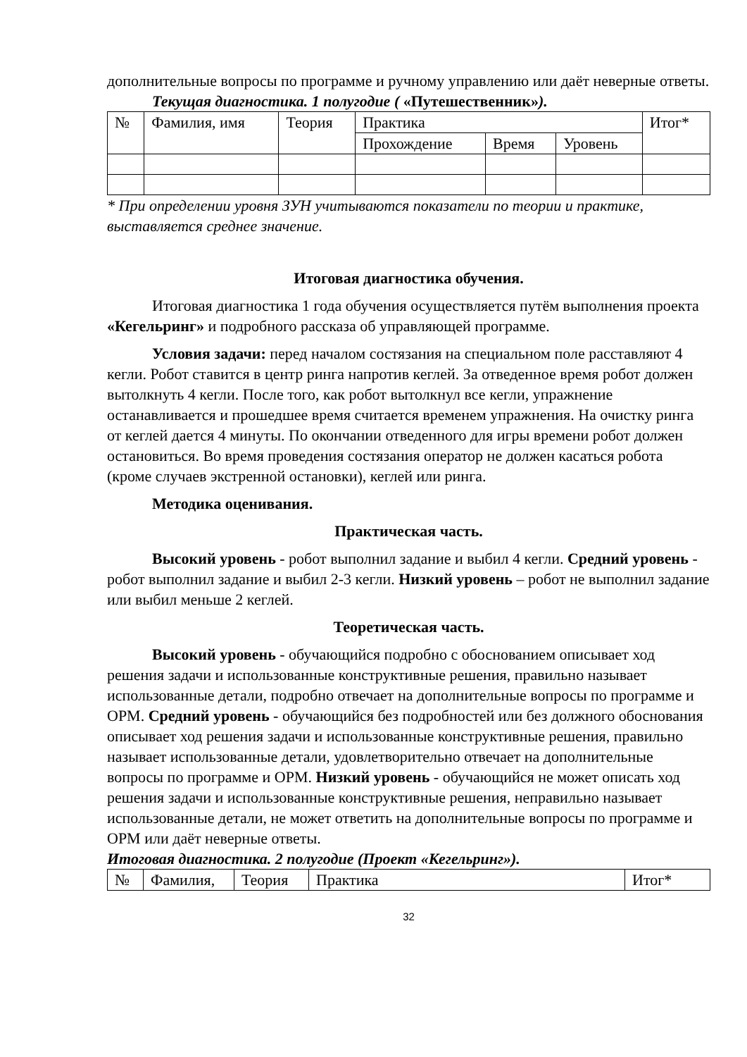дополнительные вопросы по программе и ручному управлению или даёт неверные ответы.
Текущая диагностика. 1 полугодие ( «Путешественник»).
| № | Фамилия, имя | Теория | Практика | | | Итог* |
| | | | Прохождение | Время | Уровень | |
* При определении уровня ЗУН учитываются показатели по теории и практике, выставляется среднее значение.
Итоговая диагностика обучения.
Итоговая диагностика 1 года обучения осуществляется путём выполнения проекта «Кегельринг» и подробного рассказа об управляющей программе.
Условия задачи: перед началом состязания на специальном поле расставляют 4 кегли. Робот ставится в центр ринга напротив кеглей. За отведенное время робот должен вытолкнуть 4 кегли. После того, как робот вытолкнул все кегли, упражнение останавливается и прошедшее время считается временем упражнения. На очистку ринга от кеглей дается 4 минуты. По окончании отведенного для игры времени робот должен остановиться. Во время проведения состязания оператор не должен касаться робота (кроме случаев экстренной остановки), кеглей или ринга.
Методика оценивания.
Практическая часть.
Высокий уровень - робот выполнил задание и выбил 4 кегли. Средний уровень - робот выполнил задание и выбил 2-3 кегли. Низкий уровень – робот не выполнил задание или выбил меньше 2 кеглей.
Теоретическая часть.
Высокий уровень - обучающийся подробно с обоснованием описывает ход решения задачи и использованные конструктивные решения, правильно называет использованные детали, подробно отвечает на дополнительные вопросы по программе и ОРМ. Средний уровень - обучающийся без подробностей или без должного обоснования описывает ход решения задачи и использованные конструктивные решения, правильно называет использованные детали, удовлетворительно отвечает на дополнительные вопросы по программе и ОРМ. Низкий уровень - обучающийся не может описать ход решения задачи и использованные конструктивные решения, неправильно называет использованные детали, не может ответить на дополнительные вопросы по программе и ОРМ или даёт неверные ответы.
Итоговая диагностика. 2 полугодие (Проект «Кегельринг»).
| № | Фамилия, | Теория | Практика | Итог* |
32